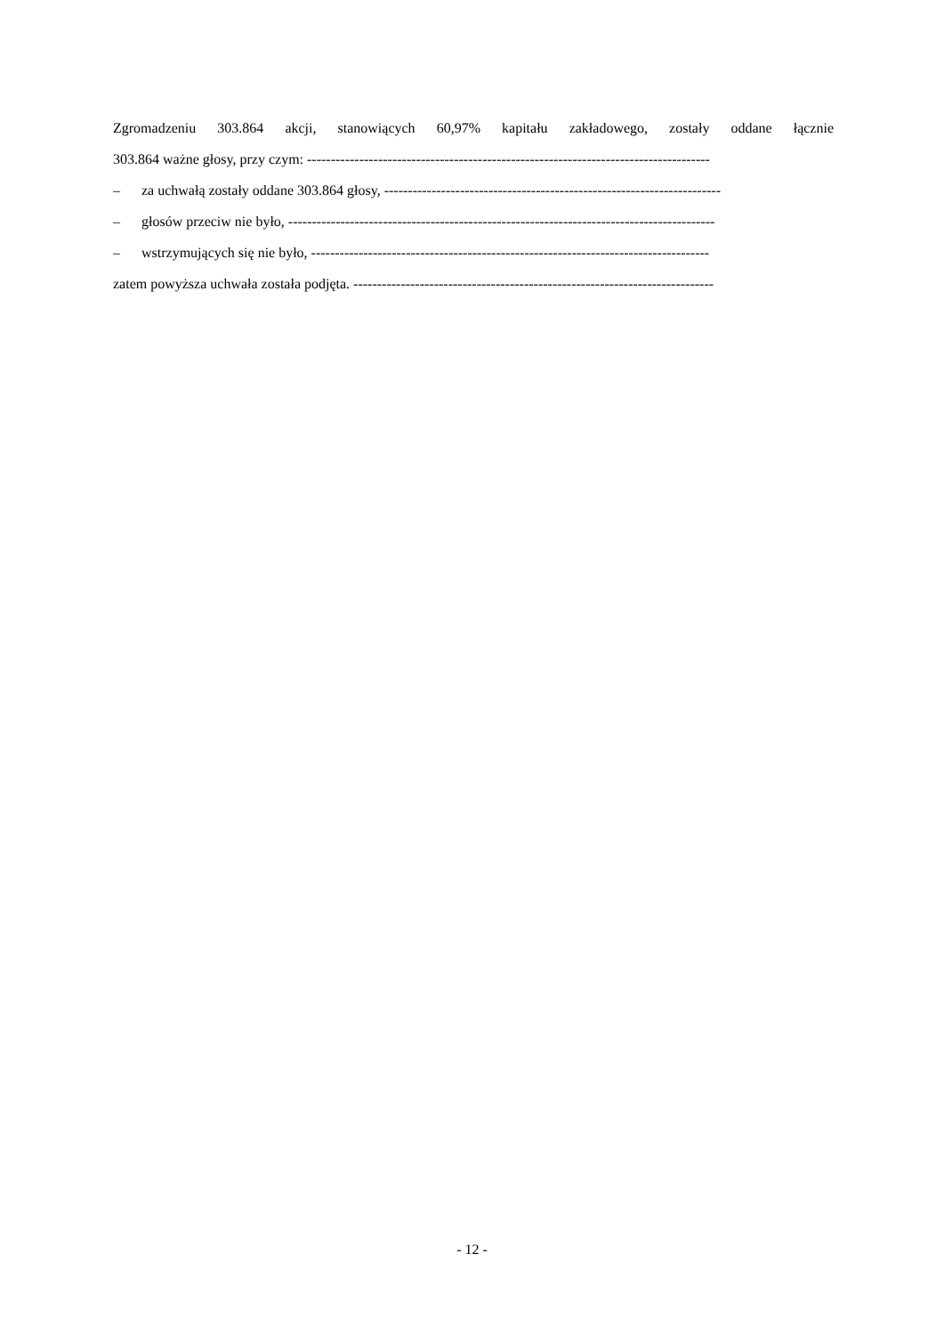Zgromadzeniu 303.864 akcji, stanowiących 60,97% kapitału zakładowego, zostały oddane łącznie
303.864 ważne głosy, przy czym: -------------------------------------------------------------------------------------
– za uchwałą zostały oddane 303.864 głosy, -----------------------------------------------------------------------
– głosów przeciw nie było, ------------------------------------------------------------------------------------------
– wstrzymujących się nie było, ------------------------------------------------------------------------------------
zatem powyższa uchwała została podjęta. ----------------------------------------------------------------------------
- 12 -